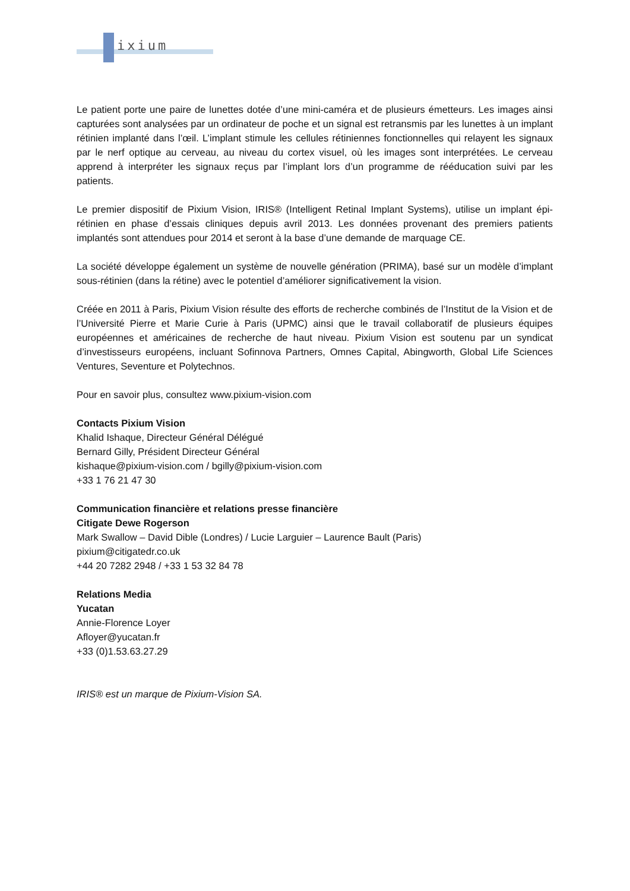ixium
Le patient porte une paire de lunettes dotée d’une mini-caméra et de plusieurs émetteurs. Les images ainsi capturées sont analysées par un ordinateur de poche et un signal est retransmis par les lunettes à un implant rétinien implanté dans l’œil. L’implant stimule les cellules rétiniennes fonctionnelles qui relayent les signaux par le nerf optique au cerveau, au niveau du cortex visuel, où les images sont interprétées. Le cerveau apprend à interpréter les signaux reçus par l’implant lors d’un programme de rééducation suivi par les patients.
Le premier dispositif de Pixium Vision, IRIS® (Intelligent Retinal Implant Systems), utilise un implant épi-rétinien en phase d’essais cliniques depuis avril 2013. Les données provenant des premiers patients implantés sont attendues pour 2014 et seront à la base d’une demande de marquage CE.
La société développe également un système de nouvelle génération (PRIMA), basé sur un modèle d’implant sous-rétinien (dans la rétine) avec le potentiel d’améliorer significativement la vision.
Créée en 2011 à Paris, Pixium Vision résulte des efforts de recherche combinés de l’Institut de la Vision et de l’Université Pierre et Marie Curie à Paris (UPMC) ainsi que le travail collaboratif de plusieurs équipes européennes et américaines de recherche de haut niveau. Pixium Vision est soutenu par un syndicat d’investisseurs européens, incluant Sofinnova Partners, Omnes Capital, Abingworth, Global Life Sciences Ventures, Seventure et Polytechnos.
Pour en savoir plus, consultez www.pixium-vision.com
Contacts Pixium Vision
Khalid Ishaque, Directeur Général Délégué
Bernard Gilly, Président Directeur Général
kishaque@pixium-vision.com / bgilly@pixium-vision.com
+33 1 76 21 47 30
Communication financière et relations presse financière
Citigate Dewe Rogerson
Mark Swallow – David Dible (Londres) / Lucie Larguier – Laurence Bault (Paris)
pixium@citigatedr.co.uk
+44 20 7282 2948 / +33 1 53 32 84 78
Relations Media
Yucatan
Annie-Florence Loyer
Afloyer@yucatan.fr
+33 (0)1.53.63.27.29
IRIS® est un marque de Pixium-Vision SA.